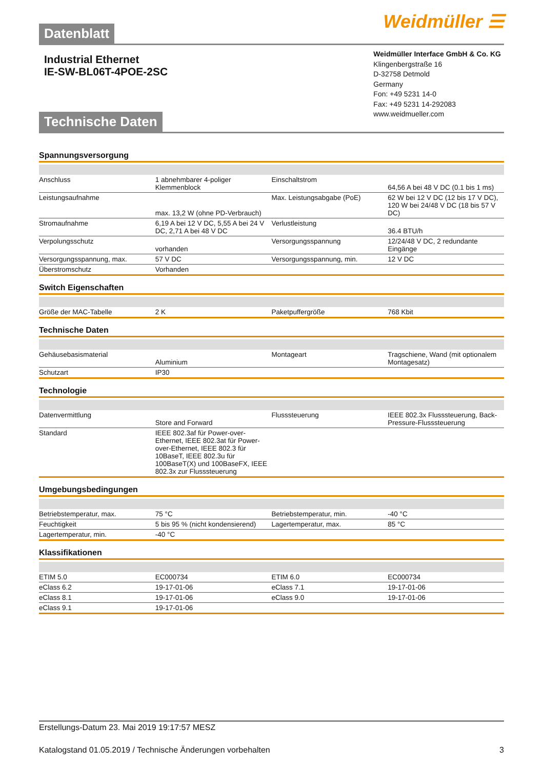Datenblatt Weidmüller ☰
Industrial Ethernet
IE-SW-BL06T-4POE-2SC
Technische Daten
Weidmüller Interface GmbH & Co. KG
Klingenbergstraße 16
D-32758 Detmold
Germany
Fon: +49 5231 14-0
Fax: +49 5231 14-292083
www.weidmueller.com
Spannungsversorgung
| Anschluss | 1 abnehmbarer 4-poliger Klemmenblock | Einschaltstrom | 64,56 A bei 48 V DC (0.1 bis 1 ms) |
| Leistungsaufnahme | max. 13,2 W (ohne PD-Verbrauch) | Max. Leistungsabgabe (PoE) | 62 W bei 12 V DC (12 bis 17 V DC), 120 W bei 24/48 V DC (18 bis 57 V DC) |
| Stromaufnahme | 6,19 A bei 12 V DC, 5,55 A bei 24 V DC, 2,71 A bei 48 V DC | Verlustleistung | 36.4 BTU/h |
| Verpolungsschutz | vorhanden | Versorgungsspannung | 12/24/48 V DC, 2 redundante Eingänge |
| Versorgungsspannung, max. | 57 V DC | Versorgungsspannung, min. | 12 V DC |
| Überstromschutz | Vorhanden | | |
Switch Eigenschaften
| Größe der MAC-Tabelle | 2 K | Paketpuffergröße | 768 Kbit |
Technische Daten
| Gehäusebasismaterial | Aluminium | Montageart | Tragschiene, Wand (mit optionalem Montagesatz) |
| Schutzart | IP30 | | |
Technologie
| Datenvermittlung | Store and Forward | Flusssteuerung | IEEE 802.3x Flusssteuerung, Back-Pressure-Flusssteuerung |
| Standard | IEEE 802.3af für Power-over-Ethernet, IEEE 802.3at für Power-over-Ethernet, IEEE 802.3 für 10BaseT, IEEE 802.3u für 100BaseT(X) und 100BaseFX, IEEE 802.3x zur Flusssteuerung | | |
Umgebungsbedingungen
| Betriebstemperatur, max. | 75 °C | Betriebstemperatur, min. | -40 °C |
| Feuchtigkeit | 5 bis 95 % (nicht kondensierend) | Lagertemperatur, max. | 85 °C |
| Lagertemperatur, min. | -40 °C | | |
Klassifikationen
| ETIM 5.0 | EC000734 | ETIM 6.0 | EC000734 |
| eClass 6.2 | 19-17-01-06 | eClass 7.1 | 19-17-01-06 |
| eClass 8.1 | 19-17-01-06 | eClass 9.0 | 19-17-01-06 |
| eClass 9.1 | 19-17-01-06 | | |
Erstellungs-Datum 23. Mai 2019 19:17:57 MESZ
Katalogstand 01.05.2019 / Technische Änderungen vorbehalten 3